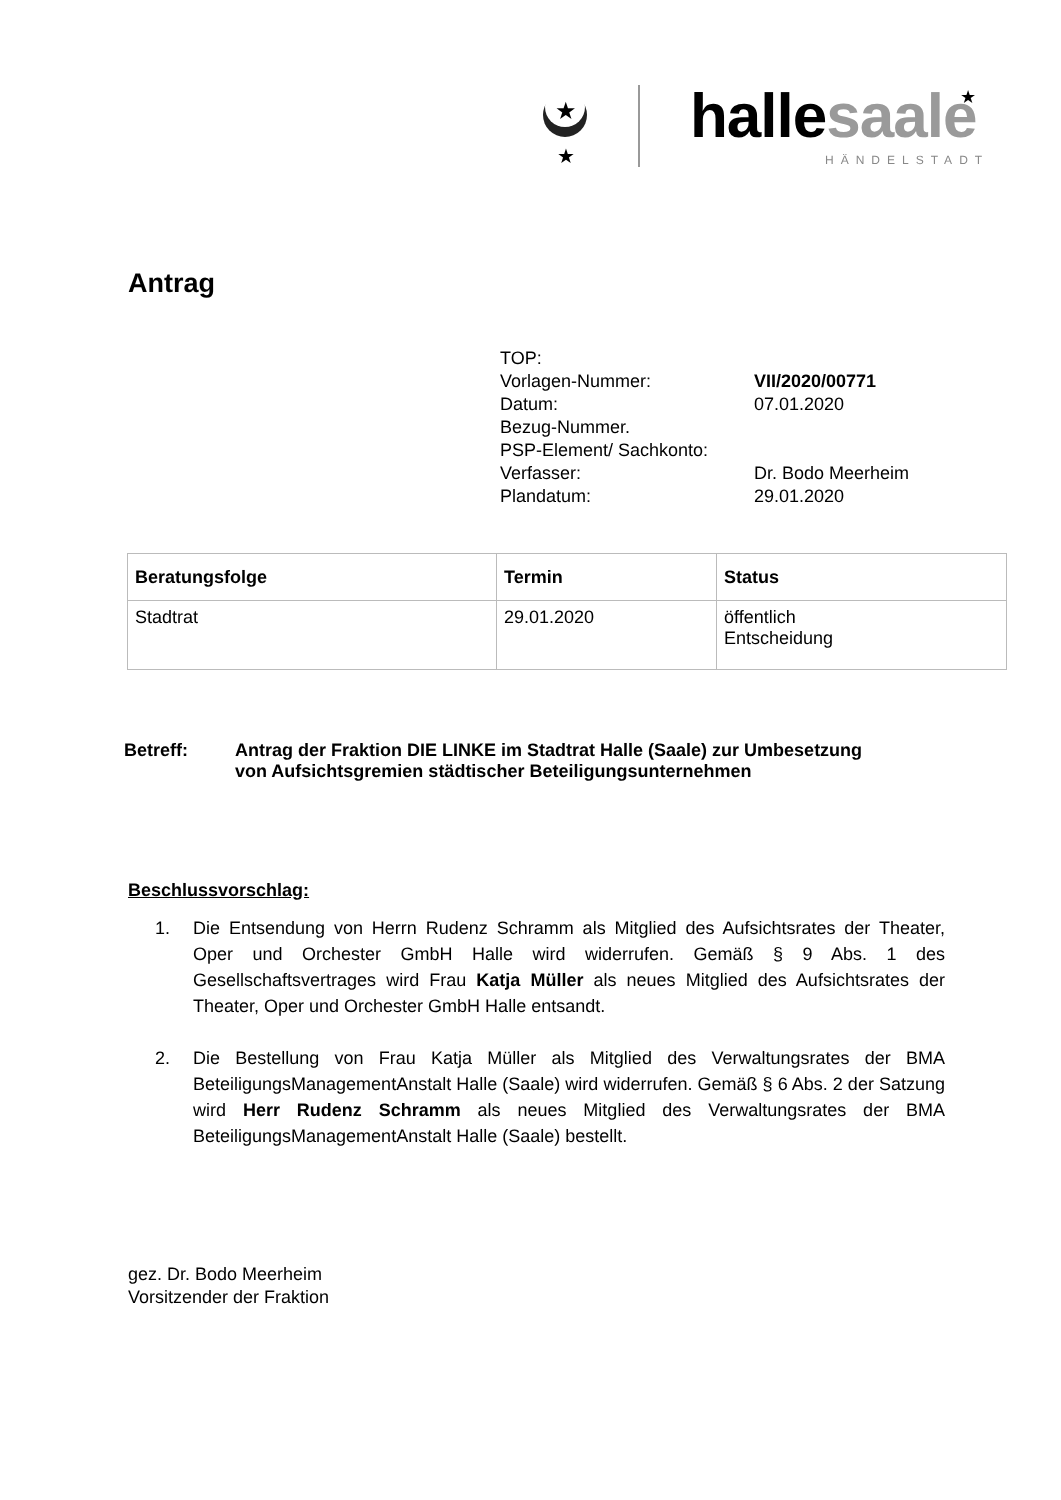★
★
★
hallesaale
HÄNDELSTADT
Antrag
| TOP: | |
| Vorlagen-Nummer: | VII/2020/00771 |
| Datum: | 07.01.2020 |
| Bezug-Nummer. | |
| PSP-Element/ Sachkonto: | |
| Verfasser: | Dr. Bodo Meerheim |
| Plandatum: | 29.01.2020 |
| Beratungsfolge | Termin | Status |
| --- | --- | --- |
| Stadtrat | 29.01.2020 | öffentlich Entscheidung |
Betreff: Antrag der Fraktion DIE LINKE im Stadtrat Halle (Saale) zur Umbesetzung
von Aufsichtsgremien städtischer Beteiligungsunternehmen
Beschlussvorschlag:
1. Die Entsendung von Herrn Rudenz Schramm als Mitglied des Aufsichtsrates der Theater, Oper und Orchester GmbH Halle wird widerrufen. Gemäß § 9 Abs. 1 des Gesellschaftsvertrages wird Frau Katja Müller als neues Mitglied des Aufsichtsrates der Theater, Oper und Orchester GmbH Halle entsandt.
2. Die Bestellung von Frau Katja Müller als Mitglied des Verwaltungsrates der BMA BeteiligungsManagementAnstalt Halle (Saale) wird widerrufen. Gemäß § 6 Abs. 2 der Satzung wird Herr Rudenz Schramm als neues Mitglied des Verwaltungsrates der BMA BeteiligungsManagementAnstalt Halle (Saale) bestellt.
gez. Dr. Bodo Meerheim
Vorsitzender der Fraktion